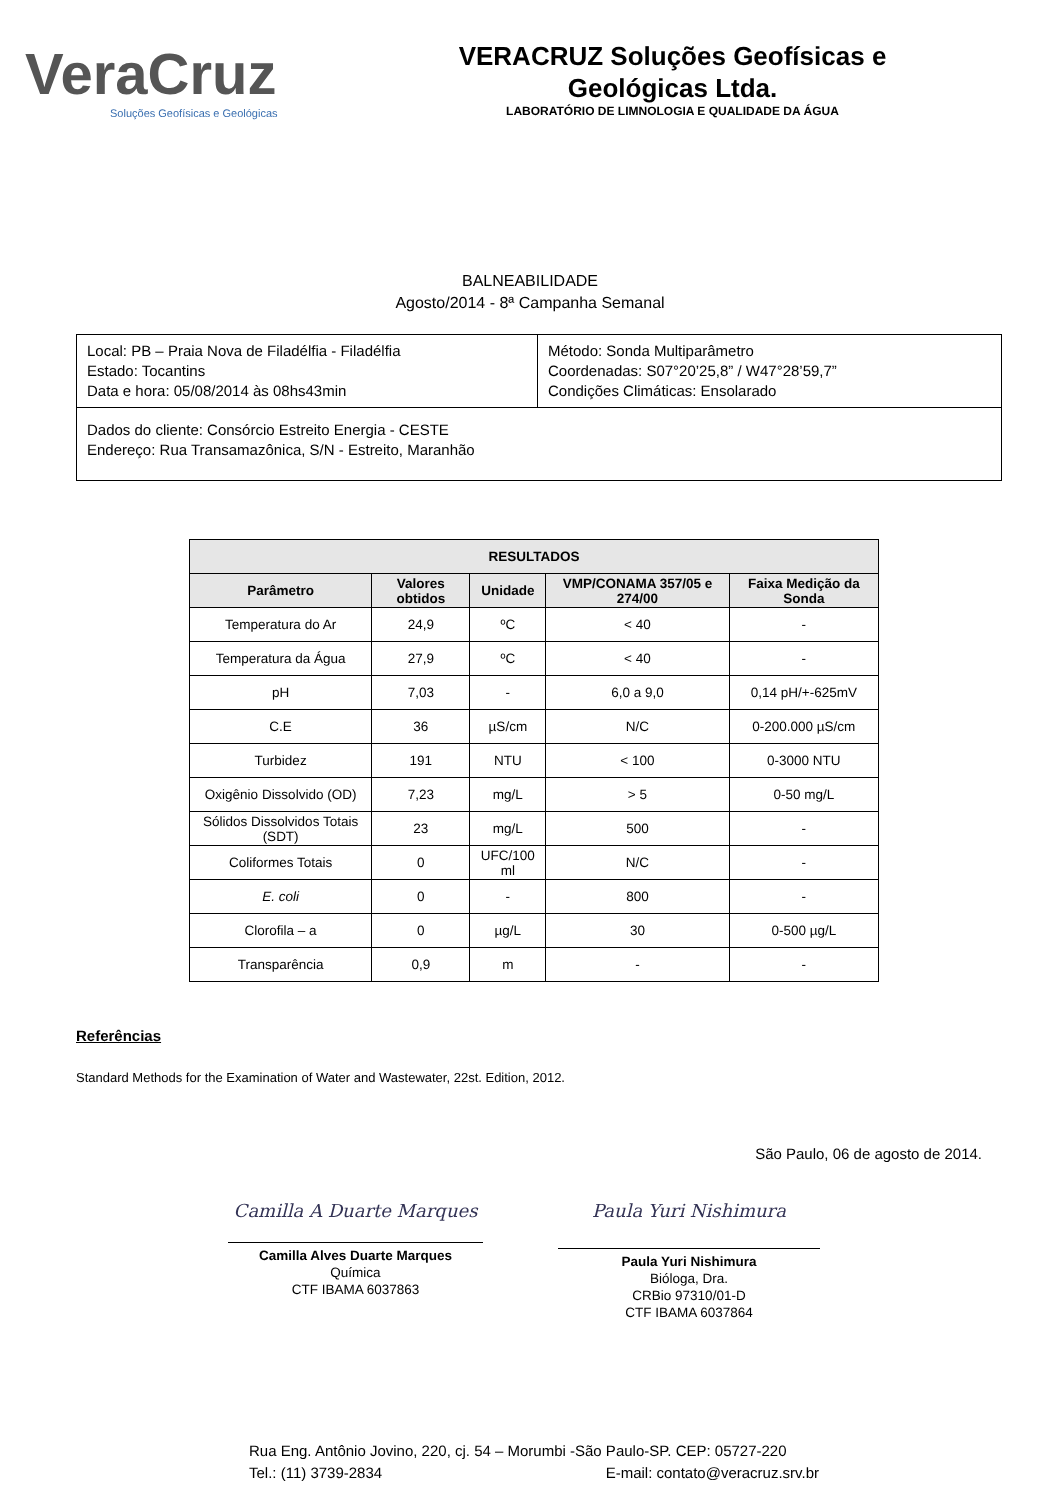VeraCruz
Soluções Geofísicas e Geológicas
VERACRUZ Soluções Geofísicas e
Geológicas Ltda.
LABORATÓRIO DE LIMNOLOGIA E QUALIDADE DA ÁGUA
BALNEABILIDADE
Agosto/2014 - 8ª Campanha Semanal
| Local: PB – Praia Nova de Filadélfia - Filadélfia Estado: Tocantins Data e hora: 05/08/2014 às 08hs43min | Método: Sonda Multiparâmetro Coordenadas: S07°20’25,8” / W47°28’59,7” Condições Climáticas: Ensolarado |
| Dados do cliente: Consórcio Estreito Energia - CESTE Endereço: Rua Transamazônica, S/N - Estreito, Maranhão | |
| RESULTADOS | | | | |
| --- | --- | --- | --- | --- |
| Parâmetro | Valores obtidos | Unidade | VMP/CONAMA 357/05 e 274/00 | Faixa Medição da Sonda |
| Temperatura do Ar | 24,9 | ºC | < 40 | - |
| Temperatura da Água | 27,9 | ºC | < 40 | - |
| pH | 7,03 | - | 6,0 a 9,0 | 0,14 pH/+-625mV |
| C.E | 36 | µS/cm | N/C | 0-200.000 µS/cm |
| Turbidez | 191 | NTU | < 100 | 0-3000 NTU |
| Oxigênio Dissolvido (OD) | 7,23 | mg/L | > 5 | 0-50 mg/L |
| Sólidos Dissolvidos Totais (SDT) | 23 | mg/L | 500 | - |
| Coliformes Totais | 0 | UFC/100 ml | N/C | - |
| E. coli | 0 | - | 800 | - |
| Clorofila – a | 0 | µg/L | 30 | 0-500 µg/L |
| Transparência | 0,9 | m | - | - |
Referências
Standard Methods for the Examination of Water and Wastewater, 22st. Edition, 2012.
São Paulo, 06 de agosto de 2014.
Camilla A Duarte Marques
Camilla Alves Duarte Marques
Química
CTF IBAMA 6037863
Paula Yuri Nishimura
Paula Yuri Nishimura
Bióloga, Dra.
CRBio 97310/01-D
CTF IBAMA 6037864
Rua Eng. Antônio Jovino, 220, cj. 54 – Morumbi -São Paulo-SP. CEP: 05727-220
Tel.: (11) 3739-2834 E-mail: contato@veracruz.srv.br